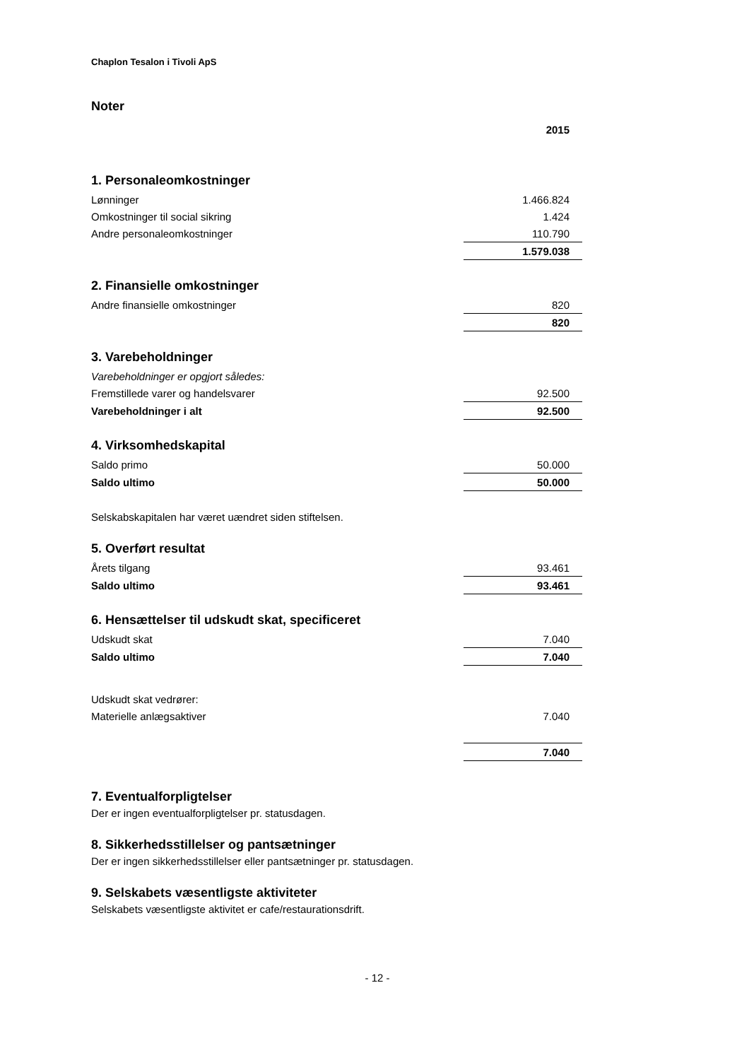Chaplon Tesalon i Tivoli ApS
Noter
| | 2015 |
1. Personaleomkostninger
| Lønninger | 1.466.824 |
| Omkostninger til social sikring | 1.424 |
| Andre personaleomkostninger | 110.790 |
| | 1.579.038 |
2. Finansielle omkostninger
| Andre finansielle omkostninger | 820 |
| | 820 |
3. Varebeholdninger
| Varebeholdninger er opgjort således: | |
| Fremstillede varer og handelsvarer | 92.500 |
| Varebeholdninger i alt | 92.500 |
4. Virksomhedskapital
| Saldo primo | 50.000 |
| Saldo ultimo | 50.000 |
Selskabskapitalen har været uændret siden stiftelsen.
5. Overført resultat
| Årets tilgang | 93.461 |
| Saldo ultimo | 93.461 |
6. Hensættelser til udskudt skat, specificeret
| Udskudt skat | 7.040 |
| Saldo ultimo | 7.040 |
| Udskudt skat vedrører: | |
| Materielle anlægsaktiver | 7.040 |
| | 7.040 |
7. Eventualforpligtelser
Der er ingen eventualforpligtelser pr. statusdagen.
8. Sikkerhedsstillelser og pantsætninger
Der er ingen sikkerhedsstillelser eller pantsætninger pr. statusdagen.
9. Selskabets væsentligste aktiviteter
Selskabets væsentligste aktivitet er cafe/restaurationsdrift.
- 12 -